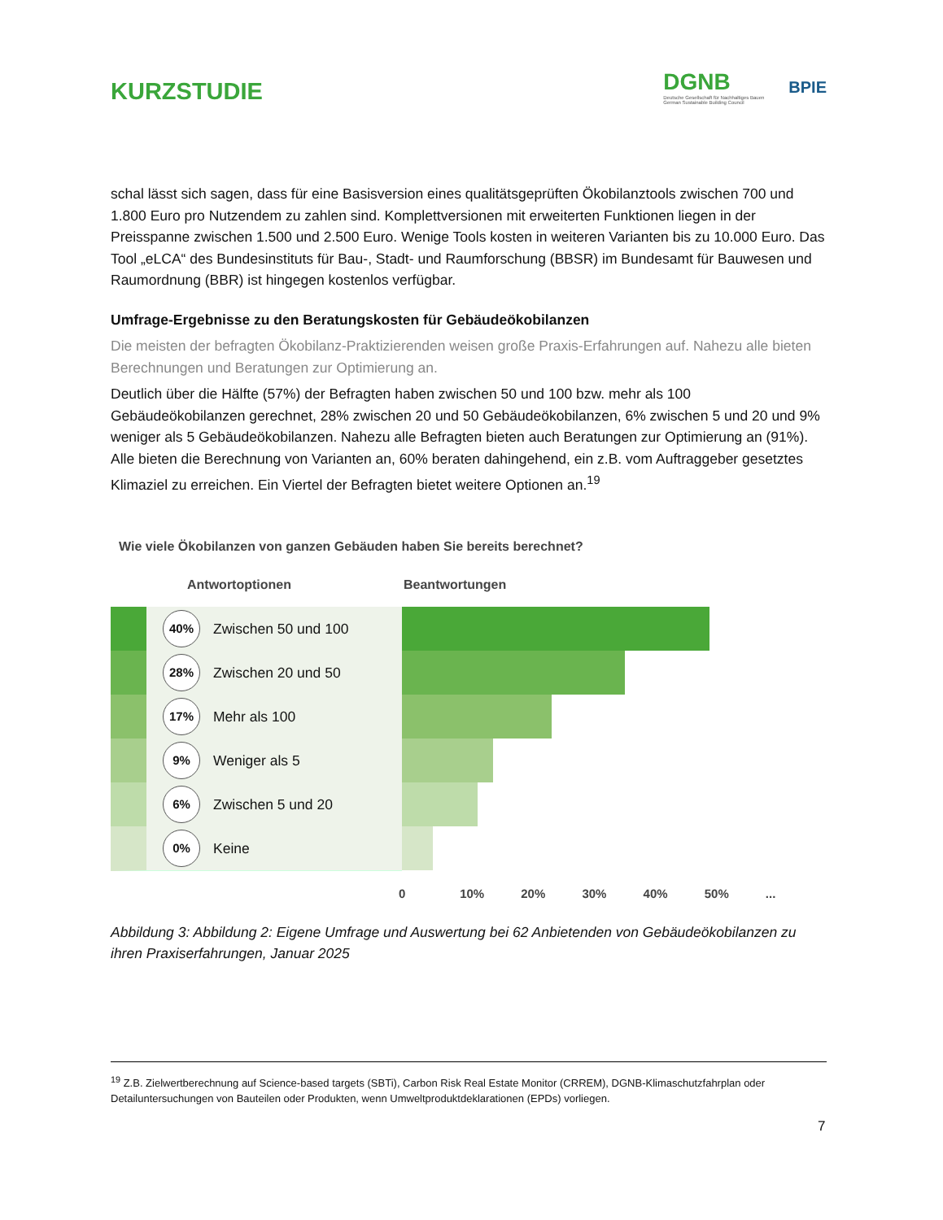KURZSTUDIE
DGNB
Deutsche Gesellschaft für Nachhaltiges Bauen
German Sustainable Building Council
BPIE
schal lässt sich sagen, dass für eine Basisversion eines qualitätsgeprüften Ökobilanztools zwischen 700 und 1.800 Euro pro Nutzendem zu zahlen sind. Komplettversionen mit erweiterten Funktionen liegen in der Preisspanne zwischen 1.500 und 2.500 Euro. Wenige Tools kosten in weiteren Varianten bis zu 10.000 Euro. Das Tool „eLCA“ des Bundesinstituts für Bau-, Stadt- und Raumforschung (BBSR) im Bundesamt für Bauwesen und Raumordnung (BBR) ist hingegen kostenlos verfügbar.
Umfrage-Ergebnisse zu den Beratungskosten für Gebäudeökobilanzen
Die meisten der befragten Ökobilanz-Praktizierenden weisen große Praxis-Erfahrungen auf. Nahezu alle bieten Berechnungen und Beratungen zur Optimierung an.
Deutlich über die Hälfte (57%) der Befragten haben zwischen 50 und 100 bzw. mehr als 100 Gebäudeökobilanzen gerechnet, 28% zwischen 20 und 50 Gebäudeökobilanzen, 6% zwischen 5 und 20 und 9% weniger als 5 Gebäudeökobilanzen. Nahezu alle Befragten bieten auch Beratungen zur Optimierung an (91%). Alle bieten die Berechnung von Varianten an, 60% beraten dahingehend, ein z.B. vom Auftraggeber gesetztes Klimaziel zu erreichen. Ein Viertel der Befragten bietet weitere Optionen an.<sup>19</sup>
Wie viele Ökobilanzen von ganzen Gebäuden haben Sie bereits berechnet?
Antwortoptionen Beantwortungen
40%
Zwischen 50 und 100
28%
Zwischen 20 und 50
17%
Mehr als 100
9%
Weniger als 5
6%
Zwischen 5 und 20
0%
Keine
0 10% 20% 30% 40% 50%...
Abbildung 3: Abbildung 2: Eigene Umfrage und Auswertung bei 62 Anbietenden von Gebäudeökobilanzen zu ihren Praxiserfahrungen, Januar 2025
<sup>19</sup> Z.B. Zielwertberechnung auf Science-based targets (SBTi), Carbon Risk Real Estate Monitor (CRREM), DGNB-Klimaschutzfahrplan oder Detailuntersuchungen von Bauteilen oder Produkten, wenn Umweltproduktdeklarationen (EPDs) vorliegen.
7